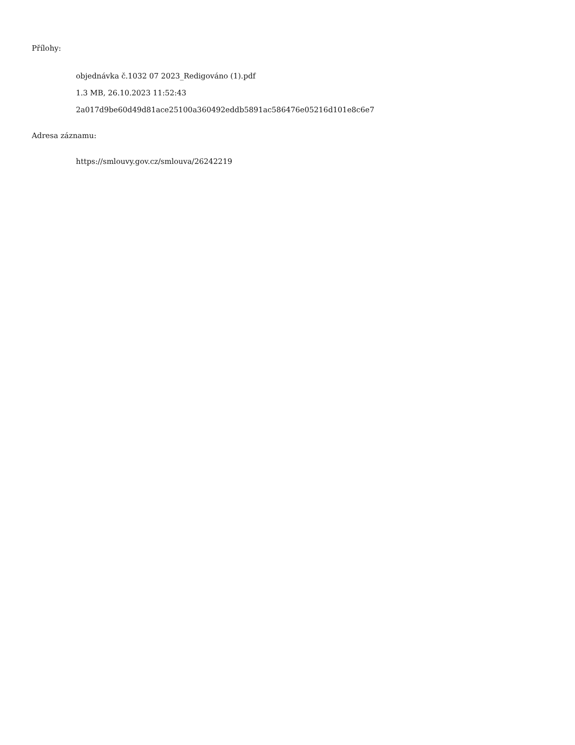Přílohy:
objednávka č.1032 07 2023_Redigováno (1).pdf
1.3 MB, 26.10.2023 11:52:43
2a017d9be60d49d81ace25100a360492eddb5891ac586476e05216d101e8c6e7
Adresa záznamu:
https://smlouvy.gov.cz/smlouva/26242219